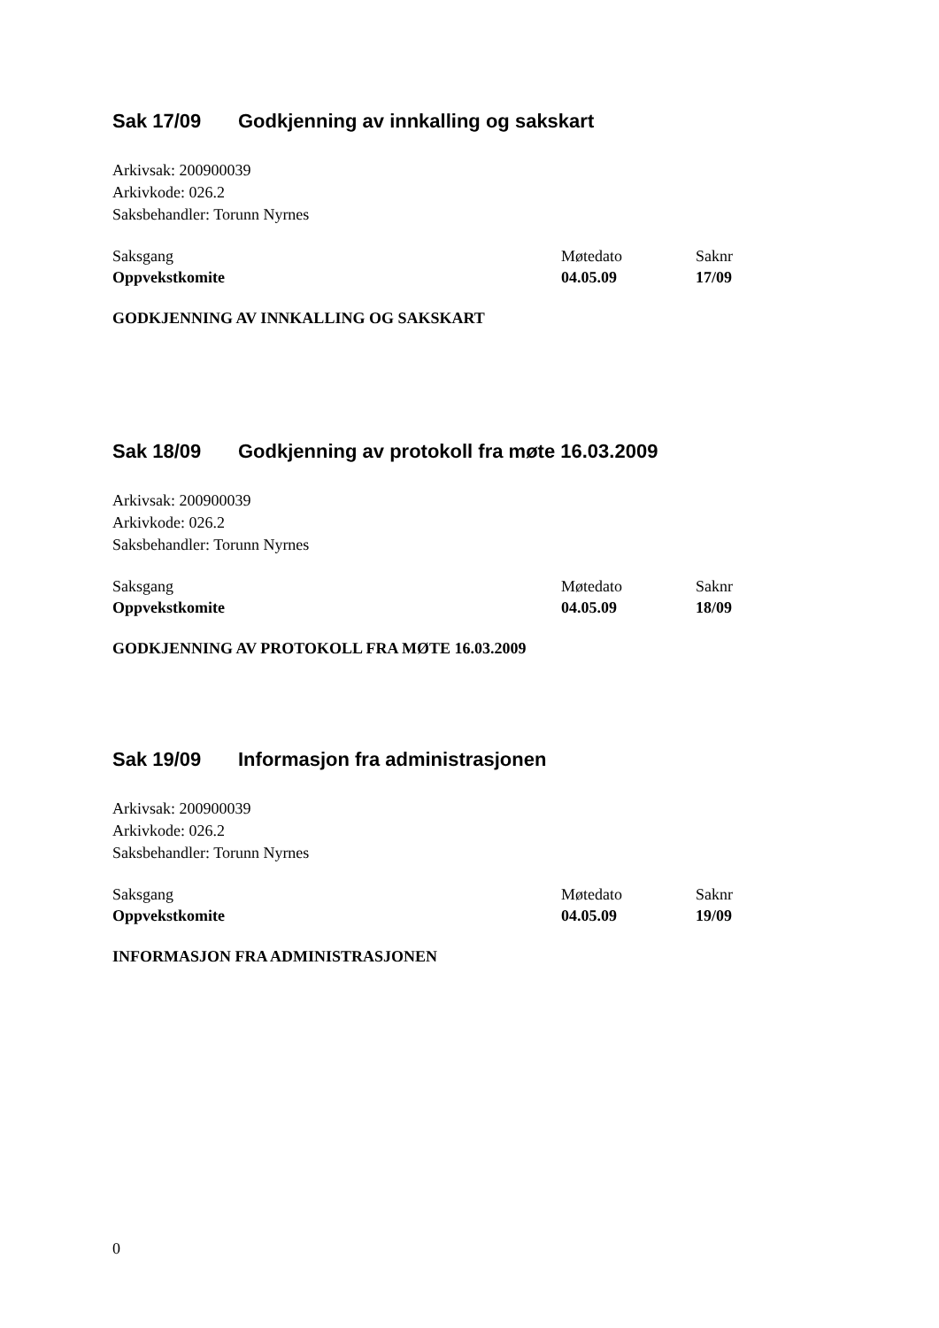Sak 17/09 Godkjenning av innkalling og sakskart
Arkivsak: 200900039
Arkivkode: 026.2
Saksbehandler: Torunn Nyrnes
| Saksgang | Møtedato | Saknr |
| Oppvekstkomite | 04.05.09 | 17/09 |
GODKJENNING AV INNKALLING OG SAKSKART
Sak 18/09 Godkjenning av protokoll fra møte 16.03.2009
Arkivsak: 200900039
Arkivkode: 026.2
Saksbehandler: Torunn Nyrnes
| Saksgang | Møtedato | Saknr |
| Oppvekstkomite | 04.05.09 | 18/09 |
GODKJENNING AV PROTOKOLL FRA MØTE 16.03.2009
Sak 19/09 Informasjon fra administrasjonen
Arkivsak: 200900039
Arkivkode: 026.2
Saksbehandler: Torunn Nyrnes
| Saksgang | Møtedato | Saknr |
| Oppvekstkomite | 04.05.09 | 19/09 |
INFORMASJON FRA ADMINISTRASJONEN
0